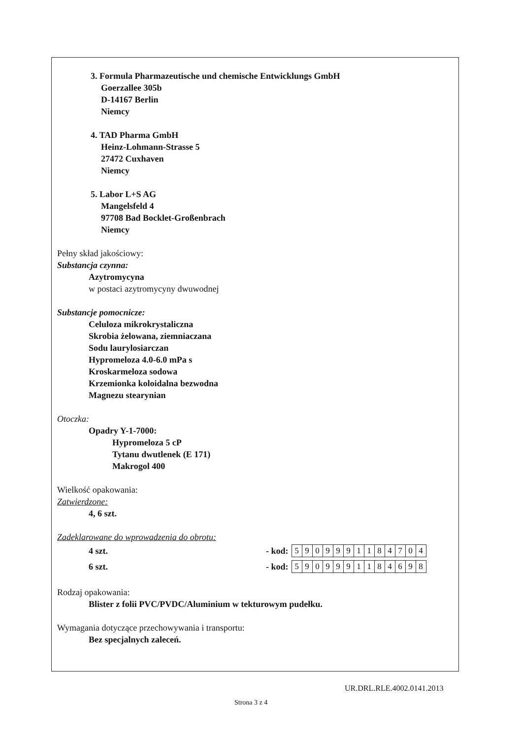3. Formula Pharmazeutische und chemische Entwicklungs GmbH
Goerzallee 305b
D-14167 Berlin
Niemcy
4. TAD Pharma GmbH
Heinz-Lohmann-Strasse 5
27472 Cuxhaven
Niemcy
5. Labor L+S AG
Mangelsfeld 4
97708 Bad Bocklet-Großenbrach
Niemcy
Pełny skład jakościowy:
Substancja czynna:
Azytromycyna
w postaci azytromycyny dwuwodnej
Substancje pomocnicze:
Celuloza mikrokrystaliczna
Skrobia żelowana, ziemniaczana
Sodu laurylosiarczan
Hypromeloza 4.0-6.0 mPa s
Kroskarmeloza sodowa
Krzemionka koloidalna bezwodna
Magnezu stearynian
Otoczka:
Opadry Y-1-7000:
Hypromeloza 5 cP
Tytanu dwutlenek (E 171)
Makrogol 400
Wielkość opakowania:
Zatwierdzone:
4, 6 szt.
Zadeklarowane do wprowadzenia do obrotu:
4 szt. - kod:
| 5 | 9 | 0 | 9 | 9 | 9 | 1 | 1 | 8 | 4 | 7 | 0 | 4 |
6 szt. - kod:
| 5 | 9 | 0 | 9 | 9 | 9 | 1 | 1 | 8 | 4 | 6 | 9 | 8 |
Rodzaj opakowania:
Blister z folii PVC/PVDC/Aluminium w tekturowym pudełku.
Wymagania dotyczące przechowywania i transportu:
Bez specjalnych zaleceń.
UR.DRL.RLE.4002.0141.2013
Strona 3 z 4